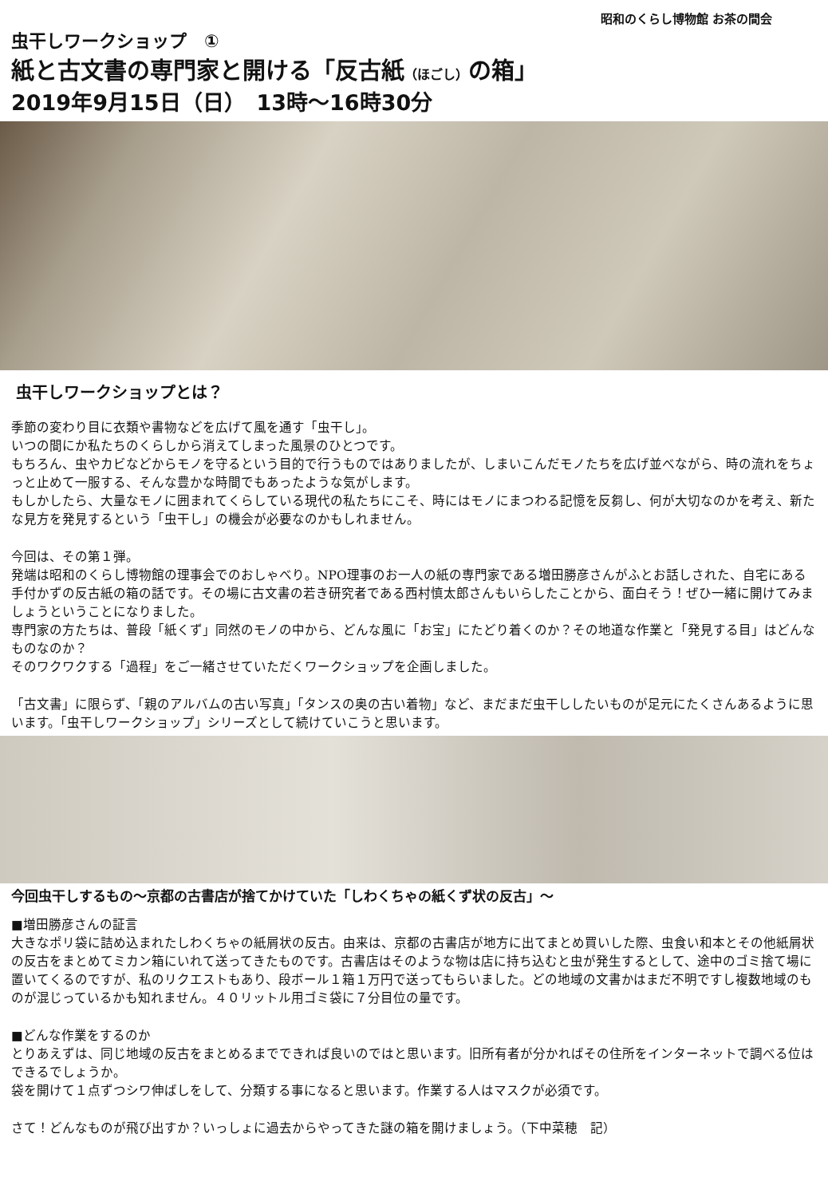昭和のくらし博物館 お茶の間会
虫干しワークショップ　①
紙と古文書の専門家と開ける「反古紙（ほごし）の箱」
2019年9月15日（日）　13時～16時30分
虫干しワークショップとは？
季節の変わり目に衣類や書物などを広げて風を通す「虫干し」。
いつの間にか私たちのくらしから消えてしまった風景のひとつです。
もちろん、虫やカビなどからモノを守るという目的で行うものではありましたが、しまいこんだモノたちを広げ並べながら、時の流れをちょっと止めて一服する、そんな豊かな時間でもあったような気がします。
もしかしたら、大量なモノに囲まれてくらしている現代の私たちにこそ、時にはモノにまつわる記憶を反芻し、何が大切なのかを考え、新たな見方を発見するという「虫干し」の機会が必要なのかもしれません。
今回は、その第１弾。
発端は昭和のくらし博物館の理事会でのおしゃべり。NPO理事のお一人の紙の専門家である増田勝彦さんがふとお話しされた、自宅にある手付かずの反古紙の箱の話です。その場に古文書の若き研究者である西村慎太郎さんもいらしたことから、面白そう！ぜひ一緒に開けてみましょうということになりました。
専門家の方たちは、普段「紙くず」同然のモノの中から、どんな風に「お宝」にたどり着くのか？その地道な作業と「発見する目」はどんなものなのか？
そのワクワクする「過程」をご一緒させていただくワークショップを企画しました。
「古文書」に限らず、「親のアルバムの古い写真」「タンスの奥の古い着物」など、まだまだ虫干ししたいものが足元にたくさんあるように思います。「虫干しワークショップ」シリーズとして続けていこうと思います。
今回虫干しするもの～京都の古書店が捨てかけていた「しわくちゃの紙くず状の反古」～
■増田勝彦さんの証言
大きなポリ袋に詰め込まれたしわくちゃの紙屑状の反古。由来は、京都の古書店が地方に出てまとめ買いした際、虫食い和本とその他紙屑状の反古をまとめてミカン箱にいれて送ってきたものです。古書店はそのような物は店に持ち込むと虫が発生するとして、途中のゴミ捨て場に置いてくるのですが、私のリクエストもあり、段ボール１箱１万円で送ってもらいました。どの地域の文書かはまだ不明ですし複数地域のものが混じっているかも知れません。４０リットル用ゴミ袋に７分目位の量です。
■どんな作業をするのか
とりあえずは、同じ地域の反古をまとめるまでできれば良いのではと思います。旧所有者が分かればその住所をインターネットで調べる位はできるでしょうか。
袋を開けて１点ずつシワ伸ばしをして、分類する事になると思います。作業する人はマスクが必須です。
さて！どんなものが飛び出すか？いっしょに過去からやってきた謎の箱を開けましょう。（下中菜穂　記）